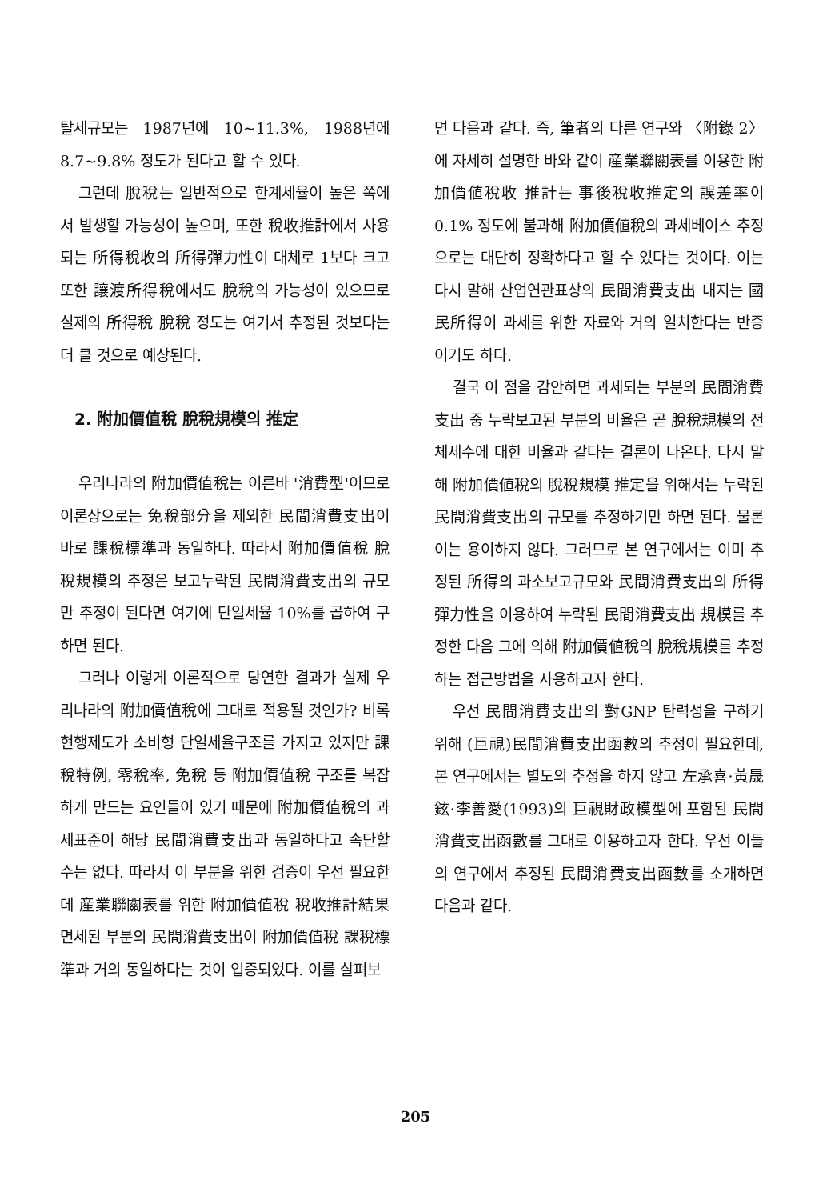탈세규모는 1987년에 10~11.3%, 1988년에 8.7~9.8% 정도가 된다고 할 수 있다.
그런데 脫稅는 일반적으로 한계세율이 높은 쪽에서 발생할 가능성이 높으며, 또한 稅收推計에서 사용되는 所得稅收의 所得彈力性이 대체로 1보다 크고 또한 讓渡所得稅에서도 脫稅의 가능성이 있으므로 실제의 所得稅 脫稅 정도는 여기서 추정된 것보다는 더 클 것으로 예상된다.
2. 附加價值稅 脫稅規模의 推定
우리나라의 附加價值稅는 이른바 '消費型'이므로 이론상으로는 免稅部分을 제외한 民間消費支出이 바로 課稅標準과 동일하다. 따라서 附加價值稅 脫稅規模의 추정은 보고누락된 民間消費支出의 규모만 추정이 된다면 여기에 단일세율 10%를 곱하여 구하면 된다.
그러나 이렇게 이론적으로 당연한 결과가 실제 우리나라의 附加價值稅에 그대로 적용될 것인가? 비록 현행제도가 소비형 단일세율구조를 가지고 있지만 課稅特例, 零稅率, 免稅 등 附加價值稅 구조를 복잡하게 만드는 요인들이 있기 때문에 附加價值稅의 과세표준이 해당 民間消費支出과 동일하다고 속단할 수는 없다. 따라서 이 부분을 위한 검증이 우선 필요한데 産業聯關表를 위한 附加價值稅 稅收推計結果 면세된 부분의 民間消費支出이 附加價值稅 課稅標準과 거의 동일하다는 것이 입증되었다. 이를 살펴보
면 다음과 같다. 즉, 筆者의 다른 연구와 〈附錄 2〉에 자세히 설명한 바와 같이 産業聯關表를 이용한 附加價値稅收 推計는 事後稅收推定의 誤差率이 0.1% 정도에 불과해 附加價値稅의 과세베이스 추정으로는 대단히 정확하다고 할 수 있다는 것이다. 이는 다시 말해 산업연관표상의 民間消費支出 내지는 國民所得이 과세를 위한 자료와 거의 일치한다는 반증이기도 하다.
결국 이 점을 감안하면 과세되는 부분의 民間消費支出 중 누락보고된 부분의 비율은 곧 脫稅規模의 전체세수에 대한 비율과 같다는 결론이 나온다. 다시 말해 附加價値稅의 脫稅規模 推定을 위해서는 누락된 民間消費支出의 규모를 추정하기만 하면 된다. 물론 이는 용이하지 않다. 그러므로 본 연구에서는 이미 추정된 所得의 과소보고규모와 民間消費支出의 所得彈力性을 이용하여 누락된 民間消費支出 規模를 추정한 다음 그에 의해 附加價値稅의 脫稅規模를 추정하는 접근방법을 사용하고자 한다.
우선 民間消費支出의 對GNP 탄력성을 구하기 위해 (巨視)民間消費支出函數의 추정이 필요한데, 본 연구에서는 별도의 추정을 하지 않고 左承喜·黃晟鉉·李善愛(1993)의 巨視財政模型에 포함된 民間消費支出函數를 그대로 이용하고자 한다. 우선 이들의 연구에서 추정된 民間消費支出函數를 소개하면 다음과 같다.
205